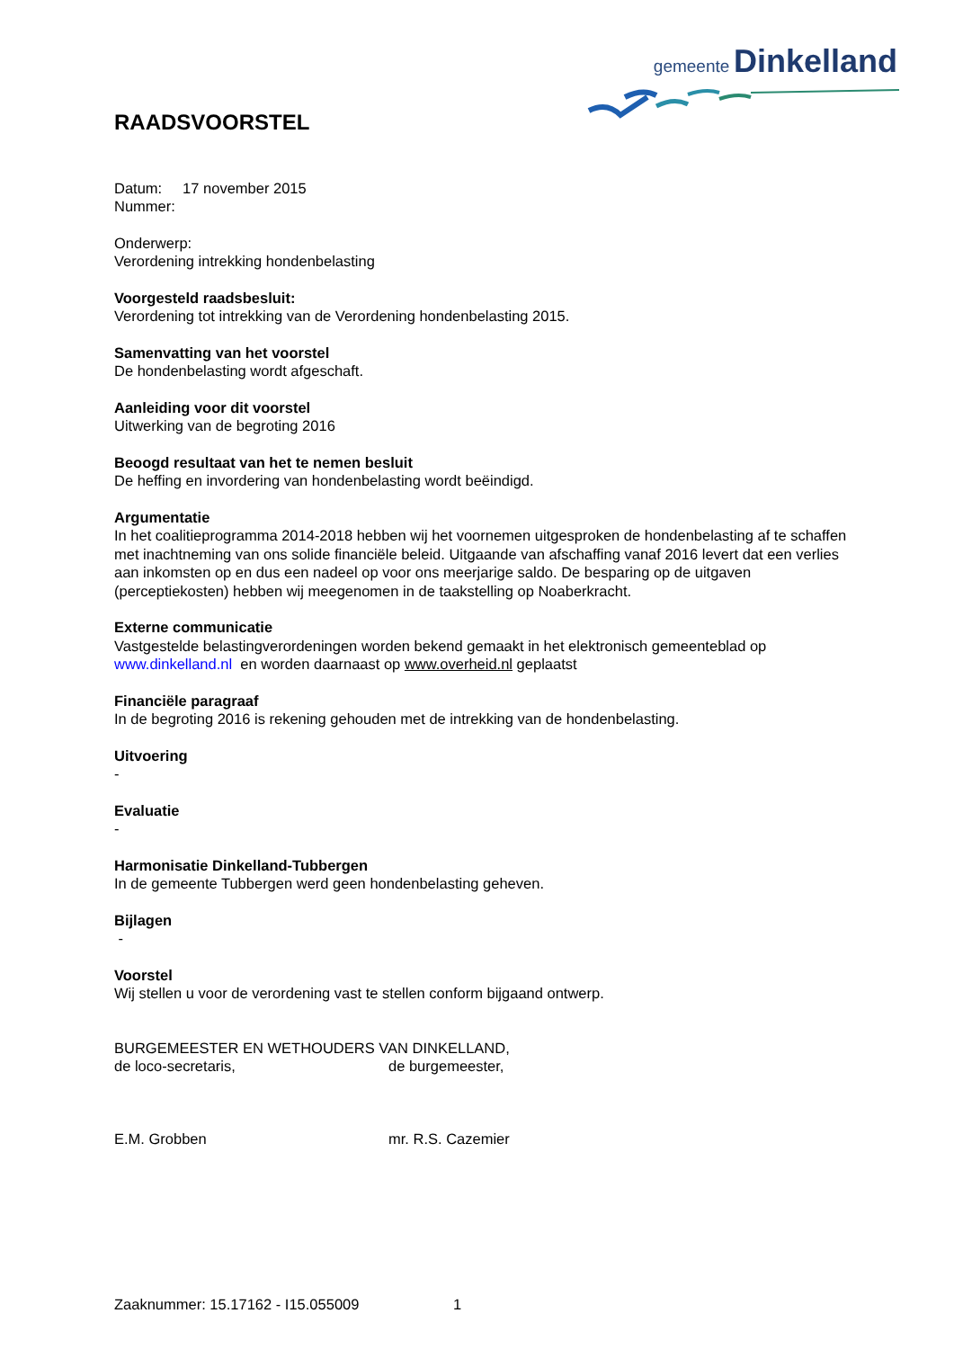gemeente Dinkelland
RAADSVOORSTEL
Datum: 17 november 2015
Nummer:
Onderwerp:
Verordening intrekking hondenbelasting
Voorgesteld raadsbesluit:
Verordening tot intrekking van de Verordening hondenbelasting 2015.
Samenvatting van het voorstel
De hondenbelasting wordt afgeschaft.
Aanleiding voor dit voorstel
Uitwerking van de begroting 2016
Beoogd resultaat van het te nemen besluit
De heffing en invordering van hondenbelasting wordt beëindigd.
Argumentatie
In het coalitieprogramma 2014-2018 hebben wij het voornemen uitgesproken de hondenbelasting af te schaffen met inachtneming van ons solide financiële beleid. Uitgaande van afschaffing vanaf 2016 levert dat een verlies aan inkomsten op en dus een nadeel op voor ons meerjarige saldo. De besparing op de uitgaven (perceptiekosten) hebben wij meegenomen in de taakstelling op Noaberkracht.
Externe communicatie
Vastgestelde belastingverordeningen worden bekend gemaakt in het elektronisch gemeenteblad op www.dinkelland.nl en worden daarnaast op www.overheid.nl geplaatst
Financiële paragraaf
In de begroting 2016 is rekening gehouden met de intrekking van de hondenbelasting.
Uitvoering
-
Evaluatie
-
Harmonisatie Dinkelland-Tubbergen
In de gemeente Tubbergen werd geen hondenbelasting geheven.
Bijlagen
-
Voorstel
Wij stellen u voor de verordening vast te stellen conform bijgaand ontwerp.
BURGEMEESTER EN WETHOUDERS VAN DINKELLAND,
de loco-secretaris, de burgemeester,
E.M. Grobben mr. R.S. Cazemier
Zaaknummer: 15.17162 - I15.055009 1